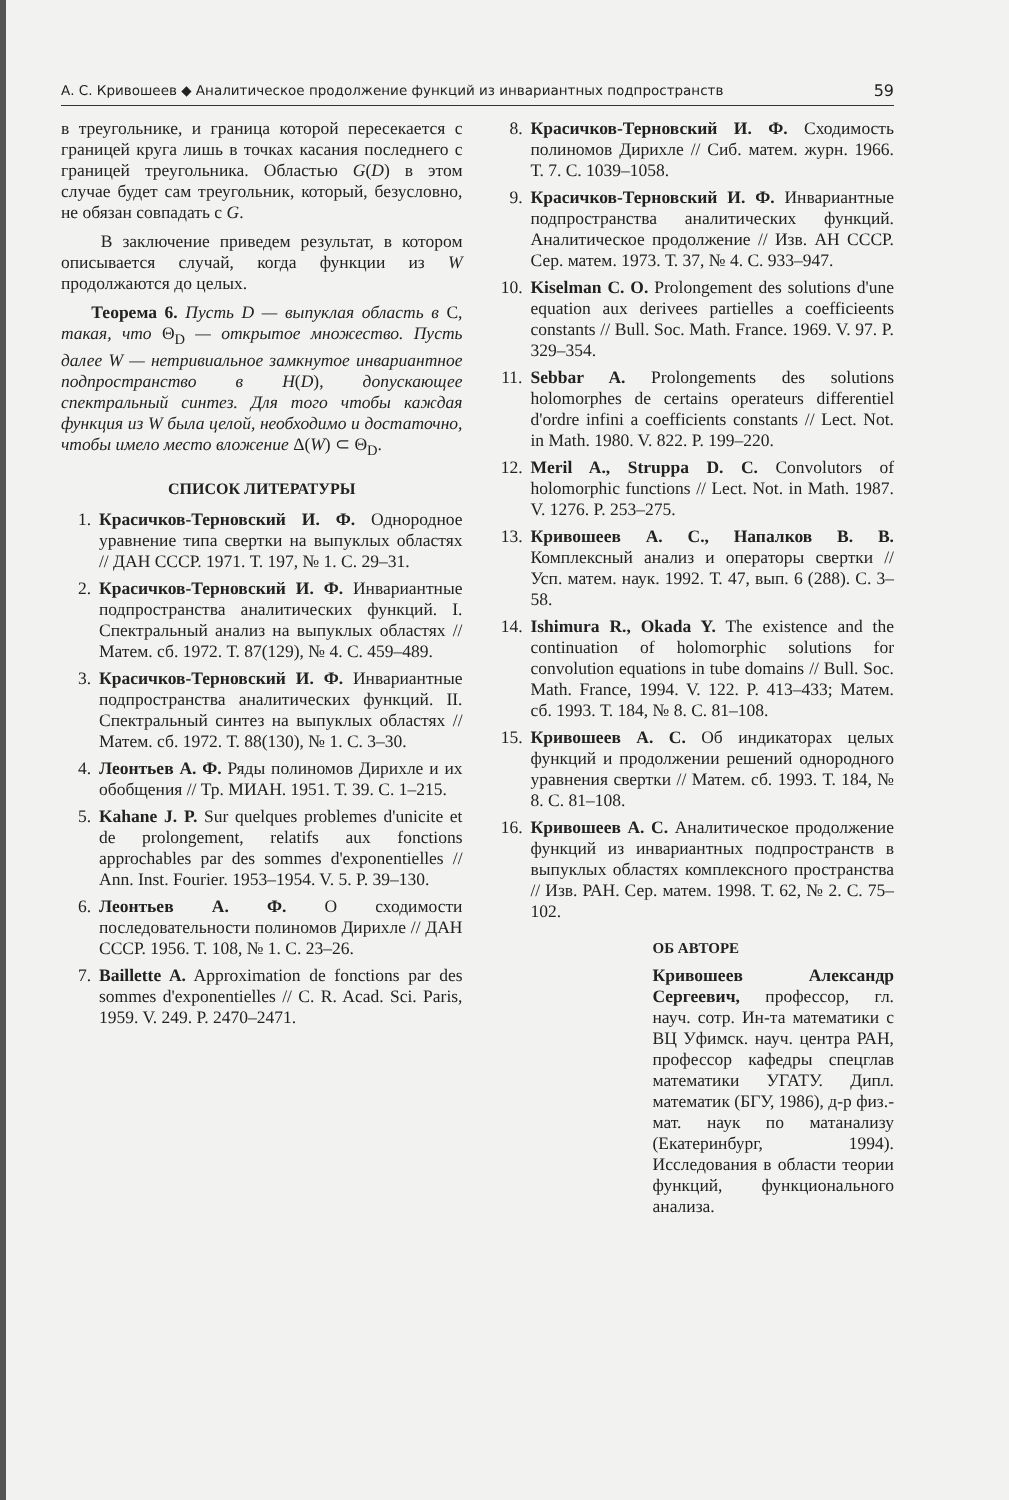А. С. Кривошеев ◆ Аналитическое продолжение функций из инвариантных подпространств 59
в треугольнике, и граница которой пересекается с границей круга лишь в точках касания последнего с границей треугольника. Областью G(D) в этом случае будет сам треугольник, который, безусловно, не обязан совпадать с G.
В заключение приведем результат, в котором описывается случай, когда функции из W продолжаются до целых.
Теорема 6. Пусть D — выпуклая область в C, такая, что Θ<sub>D</sub> — открытое множество. Пусть далее W — нетривиальное замкнутое инвариантное подпространство в H(D), допускающее спектральный синтез. Для того чтобы каждая функция из W была целой, необходимо и достаточно, чтобы имело место вложение Δ(W) ⊂ Θ<sub>D</sub>.
СПИСОК ЛИТЕРАТУРЫ
1. Красичков-Терновский И. Ф. Однородное уравнение типа свертки на выпуклых областях // ДАН СССР. 1971. Т. 197, № 1. С. 29–31.
2. Красичков-Терновский И. Ф. Инвариантные подпространства аналитических функций. I. Спектральный анализ на выпуклых областях // Матем. сб. 1972. Т. 87(129), № 4. С. 459–489.
3. Красичков-Терновский И. Ф. Инвариантные подпространства аналитических функций. II. Спектральный синтез на выпуклых областях // Матем. сб. 1972. Т. 88(130), № 1. С. 3–30.
4. Леонтьев А. Ф. Ряды полиномов Дирихле и их обобщения // Тр. МИАН. 1951. Т. 39. С. 1–215.
5. Kahane J. P. Sur quelques problemes d'unicite et de prolongement, relatifs aux fonctions approchables par des sommes d'exponentielles // Ann. Inst. Fourier. 1953–1954. V. 5. P. 39–130.
6. Леонтьев А. Ф. О сходимости последовательности полиномов Дирихле // ДАН СССР. 1956. Т. 108, № 1. С. 23–26.
7. Baillette A. Approximation de fonctions par des sommes d'exponentielles // C. R. Acad. Sci. Paris, 1959. V. 249. P. 2470–2471.
8. Красичков-Терновский И. Ф. Сходимость полиномов Дирихле // Сиб. матем. журн. 1966. Т. 7. С. 1039–1058.
9. Красичков-Терновский И. Ф. Инвариантные подпространства аналитических функций. Аналитическое продолжение // Изв. АН СССР. Сер. матем. 1973. Т. 37, № 4. С. 933–947.
10. Kiselman C. O. Prolongement des solutions d'une equation aux derivees partielles a coefficieents constants // Bull. Soc. Math. France. 1969. V. 97. P. 329–354.
11. Sebbar A. Prolongements des solutions holomorphes de certains operateurs differentiel d'ordre infini a coefficients constants // Lect. Not. in Math. 1980. V. 822. P. 199–220.
12. Meril A., Struppa D. C. Convolutors of holomorphic functions // Lect. Not. in Math. 1987. V. 1276. P. 253–275.
13. Кривошеев А. С., Напалков В. В. Комплексный анализ и операторы свертки // Усп. матем. наук. 1992. Т. 47, вып. 6 (288). С. 3–58.
14. Ishimura R., Okada Y. The existence and the continuation of holomorphic solutions for convolution equations in tube domains // Bull. Soc. Math. France, 1994. V. 122. P. 413–433; Матем. сб. 1993. Т. 184, № 8. С. 81–108.
15. Кривошеев А. С. Об индикаторах целых функций и продолжении решений однородного уравнения свертки // Матем. сб. 1993. Т. 184, № 8. С. 81–108.
16. Кривошеев А. С. Аналитическое продолжение функций из инвариантных подпространств в выпуклых областях комплексного пространства // Изв. РАН. Сер. матем. 1998. Т. 62, № 2. С. 75–102.
ОБ АВТОРЕ
Кривошеев Александр Сергеевич, профессор, гл. науч. сотр. Ин-та математики с ВЦ Уфимск. науч. центра РАН, профессор кафедры спецглав математики УГАТУ. Дипл. математик (БГУ, 1986), д-р физ.-мат. наук по матанализу (Екатеринбург, 1994). Исследования в области теории функций, функционального анализа.